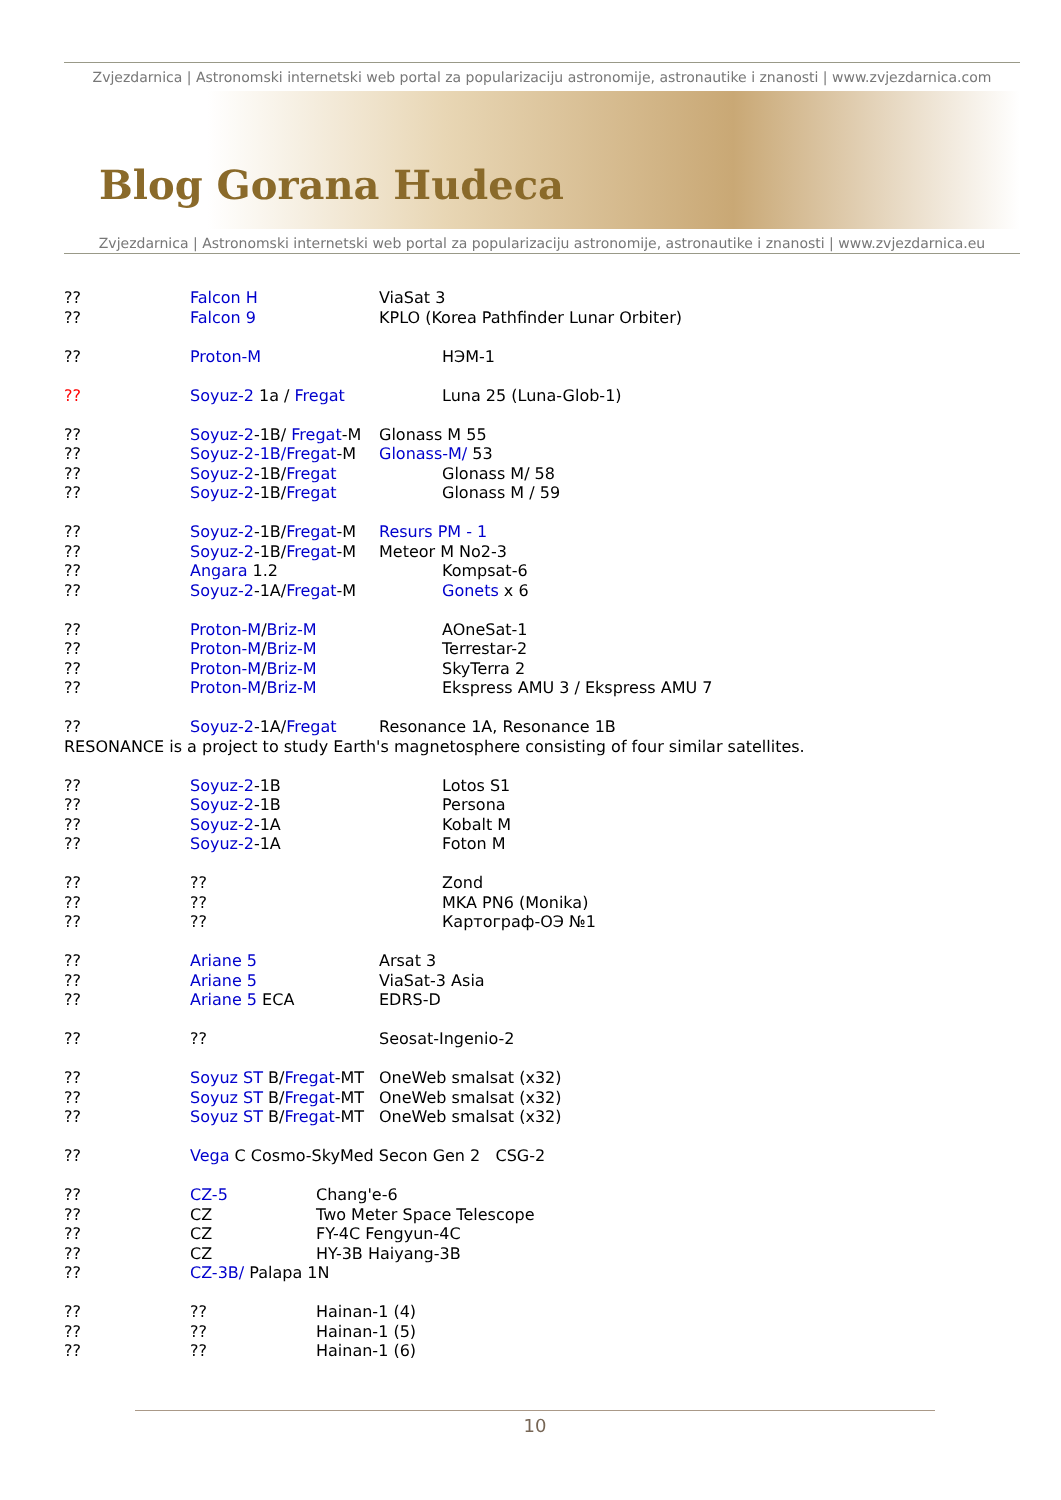Zvjezdarnica | Astronomski internetski web portal za popularizaciju astronomije, astronautike i znanosti | www.zvjezdarnica.com
Blog Gorana Hudeca
Zvjezdarnica | Astronomski internetski web portal za popularizaciju astronomije, astronautike i znanosti | www.zvjezdarnica.eu
?? Falcon H ViaSat 3
?? Falcon 9 KPLO (Korea Pathfinder Lunar Orbiter)
?? Proton-M НЭМ-1
?? Soyuz-2 1a / Fregat Luna 25 (Luna-Glob-1)
?? Soyuz-2-1B/ Fregat-M Glonass M 55
?? Soyuz-2-1B/Fregat-M Glonass-M/ 53
?? Soyuz-2-1B/Fregat Glonass M/ 58
?? Soyuz-2-1B/Fregat Glonass M / 59
?? Soyuz-2-1B/Fregat-M Resurs PM - 1
?? Soyuz-2-1B/Fregat-M Meteor M No2-3
?? Angara 1.2 Kompsat-6
?? Soyuz-2-1A/Fregat-M Gonets x 6
?? Proton-M/Briz-M AOneSat-1
?? Proton-M/Briz-M Terrestar-2
?? Proton-M/Briz-M SkyTerra 2
?? Proton-M/Briz-M Ekspress AMU 3 / Ekspress AMU 7
?? Soyuz-2-1A/Fregat Resonance 1A, Resonance 1B
RESONANCE is a project to study Earth's magnetosphere consisting of four similar satellites.
?? Soyuz-2-1B Lotos S1
?? Soyuz-2-1B Persona
?? Soyuz-2-1A Kobalt M
?? Soyuz-2-1A Foton M
???? Zond
???? MKA PN6 (Monika)
???? Картограф-ОЭ №1
?? Ariane 5 Arsat 3
?? Ariane 5 ViaSat-3 Asia
?? Ariane 5 ECA EDRS-D
???? Seosat-Ingenio-2
?? Soyuz ST B/Fregat-MT OneWeb smalsat (x32)
?? Soyuz ST B/Fregat-MT OneWeb smalsat (x32)
?? Soyuz ST B/Fregat-MT OneWeb smalsat (x32)
?? Vega C Cosmo-SkyMed Secon Gen 2 CSG-2
?? CZ-5 Chang'e-6
?? CZ Two Meter Space Telescope
?? CZ FY-4C Fengyun-4C
?? CZ HY-3B Haiyang-3B
?? CZ-3B/ Palapa 1N
???? Hainan-1 (4)
???? Hainan-1 (5)
???? Hainan-1 (6)
10